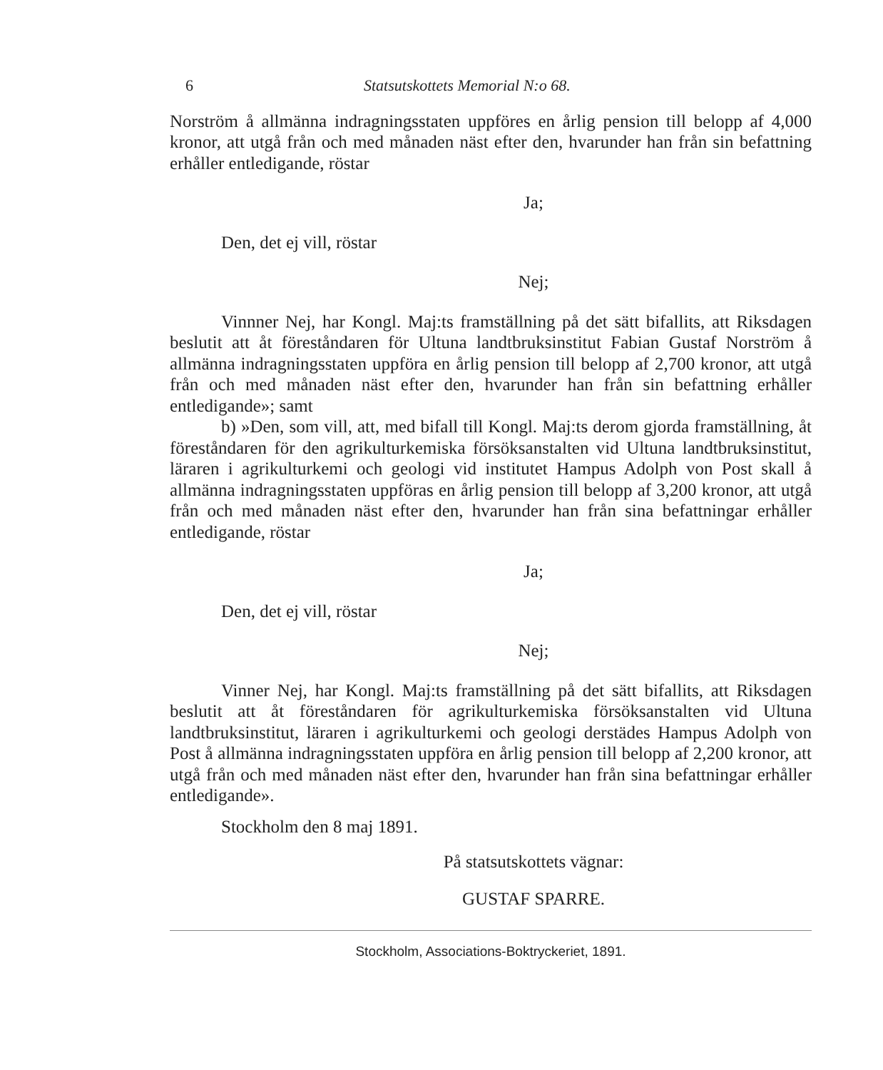6 Statsutskottets Memorial N:o 68.
Norström å allmänna indragningsstaten uppföres en årlig pension till belopp af 4,000 kronor, att utgå från och med månaden näst efter den, hvarunder han från sin befattning erhåller entledigande, röstar
Ja;
Den, det ej vill, röstar
Nej;
Vinnner Nej, har Kongl. Maj:ts framställning på det sätt bifallits, att Riksdagen beslutit att åt föreståndaren för Ultuna landtbruksinstitut Fabian Gustaf Norström å allmänna indragningsstaten uppföra en årlig pension till belopp af 2,700 kronor, att utgå från och med månaden näst efter den, hvarunder han från sin befattning erhåller entledigande»; samt
b) »Den, som vill, att, med bifall till Kongl. Maj:ts derom gjorda framställning, åt föreståndaren för den agrikulturkemiska försöksanstalten vid Ultuna landtbruksinstitut, läraren i agrikulturkemi och geologi vid institutet Hampus Adolph von Post skall å allmänna indragningsstaten uppföras en årlig pension till belopp af 3,200 kronor, att utgå från och med månaden näst efter den, hvarunder han från sina befattningar erhåller entledigande, röstar
Ja;
Den, det ej vill, röstar
Nej;
Vinner Nej, har Kongl. Maj:ts framställning på det sätt bifallits, att Riksdagen beslutit att åt föreståndaren för agrikulturkemiska försöksanstalten vid Ultuna landtbruksinstitut, läraren i agrikulturkemi och geologi derstädes Hampus Adolph von Post å allmänna indragningsstaten uppföra en årlig pension till belopp af 2,200 kronor, att utgå från och med månaden näst efter den, hvarunder han från sina befattningar erhåller entledigande».
Stockholm den 8 maj 1891.
På statsutskottets vägnar:
GUSTAF SPARRE.
Stockholm, Associations-Boktryckeriet, 1891.